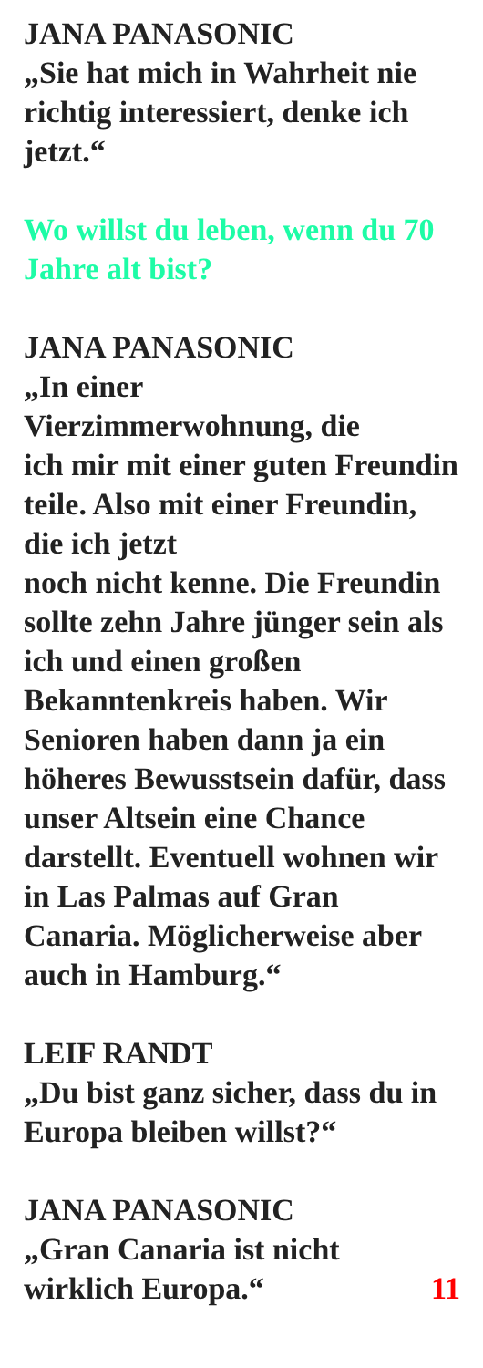JANA PANASONIC
„Sie hat mich in Wahrheit nie richtig interessiert, denke ich jetzt.“
Wo willst du leben, wenn du 70 Jahre alt bist?
JANA PANASONIC
„In einer
Vierzimmerwohnung, die
ich mir mit einer guten Freundin teile. Also mit einer Freundin, die ich jetzt
noch nicht kenne. Die Freundin sollte zehn Jahre jünger sein als ich und einen großen Bekanntenkreis haben. Wir Senioren haben dann ja ein höheres Bewusstsein dafür, dass unser Altsein eine Chance darstellt. Eventuell wohnen wir in Las Palmas auf Gran Canaria. Möglicherweise aber auch in Hamburg.“
LEIF RANDT
„Du bist ganz sicher, dass du in Europa bleiben willst?“
JANA PANASONIC
„Gran Canaria ist nicht
wirklich Europa.“ 11